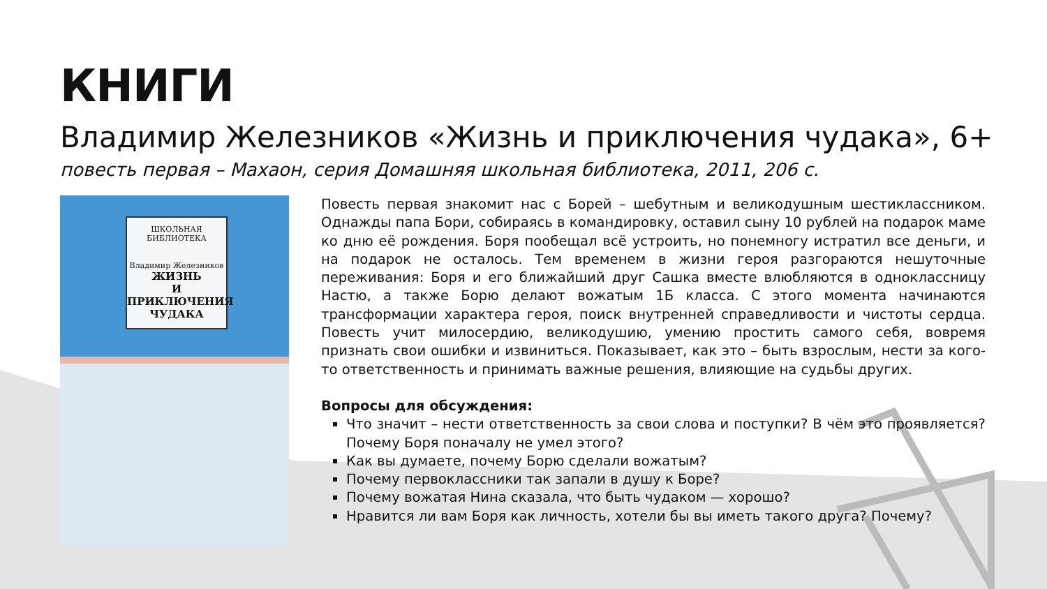КНИГИ
Владимир Железников «Жизнь и приключения чудака», 6+
повесть первая – Махаон, серия Домашняя школьная библиотека, 2011, 206 с.
ШКОЛЬНАЯ БИБЛИОТЕКА
Владимир Железников
ЖИЗНЬ
И ПРИКЛЮЧЕНИЯ
ЧУДАКА
Повесть первая знакомит нас с Борей – шебутным и великодушным шестиклассником. Однажды папа Бори, собираясь в командировку, оставил сыну 10 рублей на подарок маме ко дню её рождения. Боря пообещал всё устроить, но понемногу истратил все деньги, и на подарок не осталось. Тем временем в жизни героя разгораются нешуточные переживания: Боря и его ближайший друг Сашка вместе влюбляются в одноклассницу Настю, а также Борю делают вожатым 1Б класса. С этого момента начинаются трансформации характера героя, поиск внутренней справедливости и чистоты сердца. Повесть учит милосердию, великодушию, умению простить самого себя, вовремя признать свои ошибки и извиниться. Показывает, как это – быть взрослым, нести за кого-то ответственность и принимать важные решения, влияющие на судьбы других.
Вопросы для обсуждения:
Что значит – нести ответственность за свои слова и поступки? В чём это проявляется? Почему Боря поначалу не умел этого?
Как вы думаете, почему Борю сделали вожатым?
Почему первоклассники так запали в душу к Боре?
Почему вожатая Нина сказала, что быть чудаком — хорошо?
Нравится ли вам Боря как личность, хотели бы вы иметь такого друга? Почему?